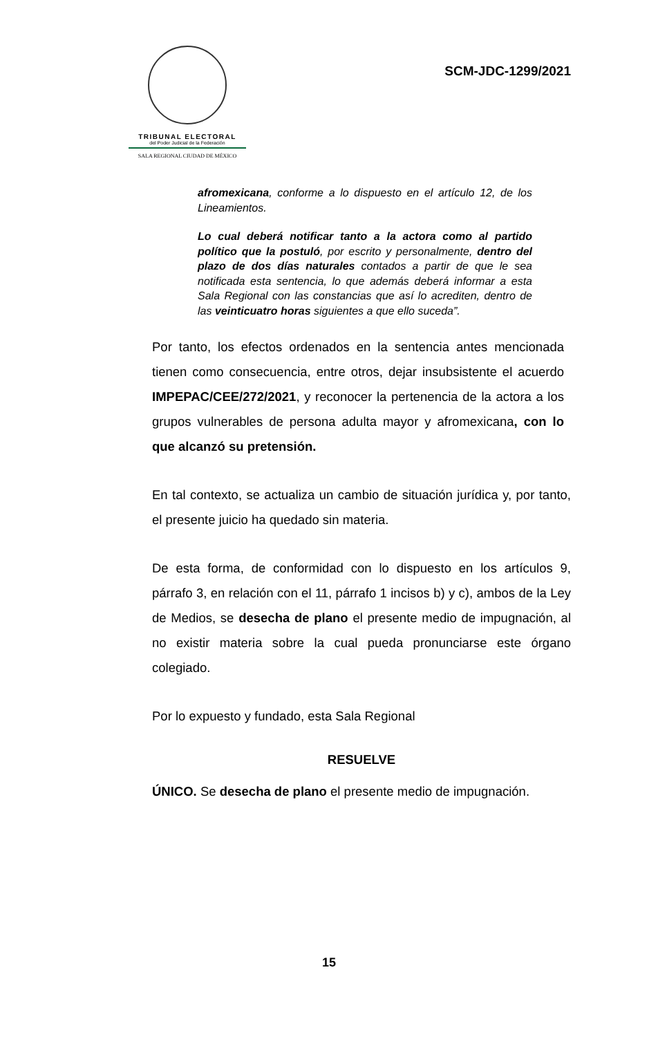TRIBUNAL ELECTORAL
del Poder Judicial de la Federación
SALA REGIONAL CIUDAD DE MÉXICO
SCM-JDC-1299/2021
afromexicana, conforme a lo dispuesto en el artículo 12, de los Lineamientos.
Lo cual deberá notificar tanto a la actora como al partido político que la postuló, por escrito y personalmente, dentro del plazo de dos días naturales contados a partir de que le sea notificada esta sentencia, lo que además deberá informar a esta Sala Regional con las constancias que así lo acrediten, dentro de las veinticuatro horas siguientes a que ello suceda”.
Por tanto, los efectos ordenados en la sentencia antes mencionada tienen como consecuencia, entre otros, dejar insubsistente el acuerdo IMPEPAC/CEE/272/2021, y reconocer la pertenencia de la actora a los grupos vulnerables de persona adulta mayor y afromexicana, con lo que alcanzó su pretensión.
En tal contexto, se actualiza un cambio de situación jurídica y, por tanto, el presente juicio ha quedado sin materia.
De esta forma, de conformidad con lo dispuesto en los artículos 9, párrafo 3, en relación con el 11, párrafo 1 incisos b) y c), ambos de la Ley de Medios, se desecha de plano el presente medio de impugnación, al no existir materia sobre la cual pueda pronunciarse este órgano colegiado.
Por lo expuesto y fundado, esta Sala Regional
RESUELVE
ÚNICO. Se desecha de plano el presente medio de impugnación.
15